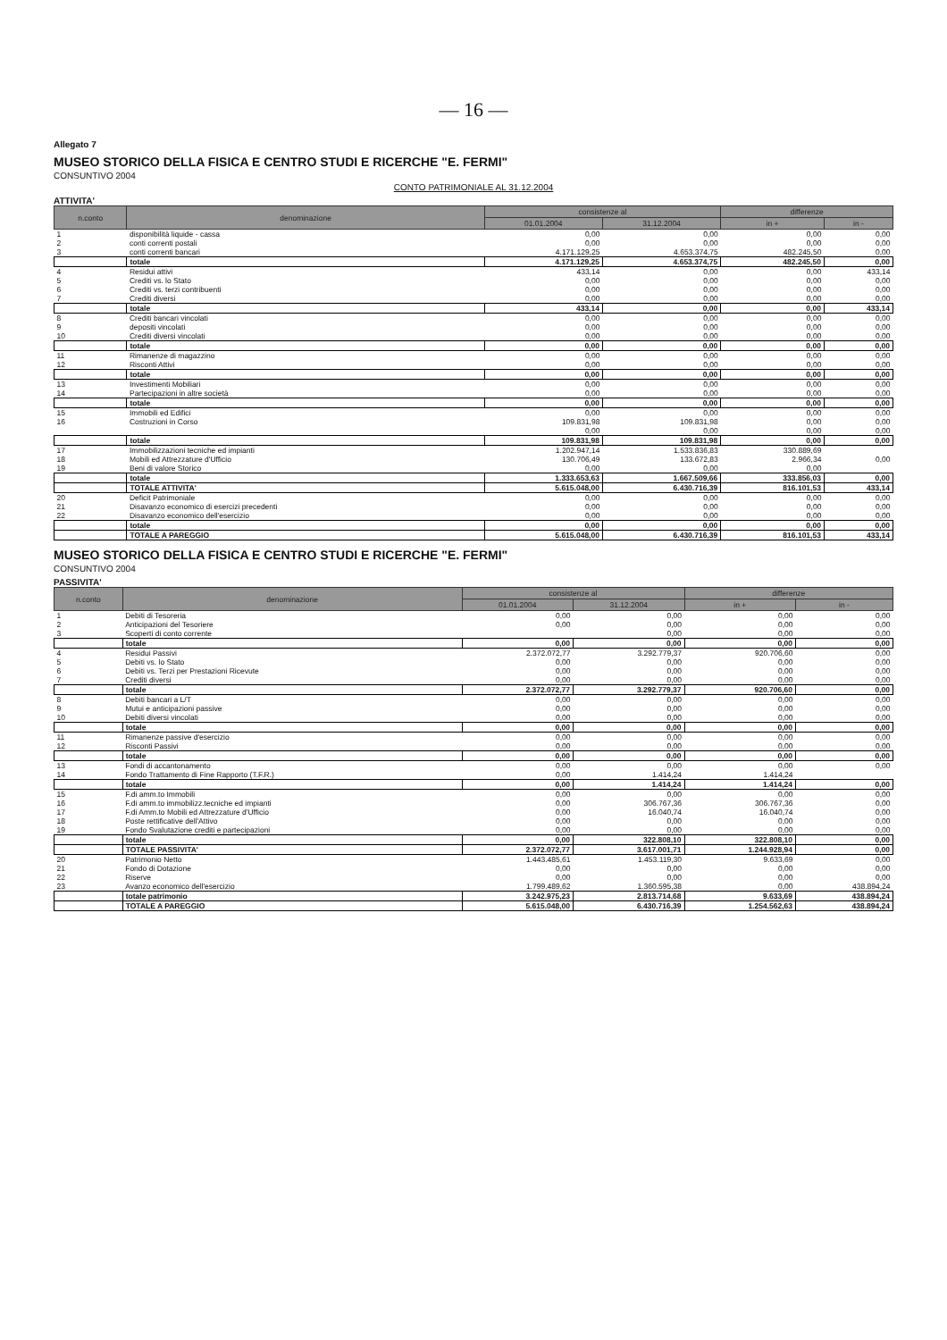— 16 —
Allegato 7
MUSEO STORICO DELLA FISICA E CENTRO STUDI E RICERCHE "E. FERMI"
CONSUNTIVO 2004
CONTO PATRIMONIALE AL 31.12.2004
ATTIVITA'
| n.conto | denominazione | consistenze al | | differenze | |
| --- | --- | --- | --- | --- | --- |
| | | 01.01.2004 | 31.12.2004 | in + | in - |
| 1 | disponibilità liquide - cassa | 0,00 | 0,00 | 0,00 | 0,00 |
| 2 | conti correnti postali | 0,00 | 0,00 | 0,00 | 0,00 |
| 3 | conti correnti bancari | 4.171.129,25 | 4.653.374,75 | 482.245,50 | 0,00 |
| | totale | 4.171.129,25 | 4.653.374,75 | 482.245,50 | 0,00 |
| 4 | Residui attivi | 433,14 | 0,00 | 0,00 | 433,14 |
| 5 | Crediti vs. lo Stato | 0,00 | 0,00 | 0,00 | 0,00 |
| 6 | Crediti vs. terzi contribuenti | 0,00 | 0,00 | 0,00 | 0,00 |
| 7 | Crediti diversi | 0,00 | 0,00 | 0,00 | 0,00 |
| | totale | 433,14 | 0,00 | 0,00 | 433,14 |
| 8 | Crediti bancari vincolati | 0,00 | 0,00 | 0,00 | 0,00 |
| 9 | depositi vincolati | 0,00 | 0,00 | 0,00 | 0,00 |
| 10 | Crediti diversi vincolati | 0,00 | 0,00 | 0,00 | 0,00 |
| | totale | 0,00 | 0,00 | 0,00 | 0,00 |
| 11 | Rimanenze di magazzino | 0,00 | 0,00 | 0,00 | 0,00 |
| 12 | Risconti Attivi | 0,00 | 0,00 | 0,00 | 0,00 |
| | totale | 0,00 | 0,00 | 0,00 | 0,00 |
| 13 | Investimenti Mobiliari | 0,00 | 0,00 | 0,00 | 0,00 |
| 14 | Partecipazioni in altre società | 0,00 | 0,00 | 0,00 | 0,00 |
| | totale | 0,00 | 0,00 | 0,00 | 0,00 |
| 15 | Immobili ed Edifici | 0,00 | 0,00 | 0,00 | 0,00 |
| 16 | Costruzioni in Corso | 109.831,98 | 109.831,98 | 0,00 | 0,00 |
| | | 0,00 | 0,00 | 0,00 | 0,00 |
| | totale | 109.831,98 | 109.831,98 | 0,00 | 0,00 |
| 17 | Immobilizzazioni tecniche ed impianti | 1.202.947,14 | 1.533.836,83 | 330.889,69 | |
| 18 | Mobili ed Attrezzature d'Ufficio | 130.706,49 | 133.672,83 | 2.966,34 | 0,00 |
| 19 | Beni di valore Storico | 0,00 | 0,00 | 0,00 | |
| | totale | 1.333.653,63 | 1.667.509,66 | 333.856,03 | 0,00 |
| | TOTALE ATTIVITA' | 5.615.048,00 | 6.430.716,39 | 816.101,53 | 433,14 |
| 20 | Deficit Patrimoniale | 0,00 | 0,00 | 0,00 | 0,00 |
| 21 | Disavanzo economico di esercizi precedenti | 0,00 | 0,00 | 0,00 | 0,00 |
| 22 | Disavanzo economico dell'esercizio | 0,00 | 0,00 | 0,00 | 0,00 |
| | totale | 0,00 | 0,00 | 0,00 | 0,00 |
| | TOTALE A PAREGGIO | 5.615.048,00 | 6.430.716,39 | 816.101,53 | 433,14 |
MUSEO STORICO DELLA FISICA E CENTRO STUDI E RICERCHE "E. FERMI"
CONSUNTIVO 2004
PASSIVITA'
| n.conto | denominazione | consistenze al | | differenze | |
| --- | --- | --- | --- | --- | --- |
| | | 01.01.2004 | 31.12.2004 | in + | in - |
| 1 | Debiti di Tesoreria | 0,00 | 0,00 | 0,00 | 0,00 |
| 2 | Anticipazioni del Tesoriere | 0,00 | 0,00 | 0,00 | 0,00 |
| 3 | Scoperti di conto corrente | | 0,00 | 0,00 | 0,00 |
| | totale | 0,00 | 0,00 | 0,00 | 0,00 |
| 4 | Residui Passivi | 2.372.072,77 | 3.292.779,37 | 920.706,60 | 0,00 |
| 5 | Debiti vs. lo Stato | 0,00 | 0,00 | 0,00 | 0,00 |
| 6 | Debiti vs. Terzi per Prestazioni Ricevute | 0,00 | 0,00 | 0,00 | 0,00 |
| 7 | Crediti diversi | 0,00 | 0,00 | 0,00 | 0,00 |
| | totale | 2.372.072,77 | 3.292.779,37 | 920.706,60 | 0,00 |
| 8 | Debiti bancari a L/T | 0,00 | 0,00 | 0,00 | 0,00 |
| 9 | Mutui e anticipazioni passive | 0,00 | 0,00 | 0,00 | 0,00 |
| 10 | Debiti diversi vincolati | 0,00 | 0,00 | 0,00 | 0,00 |
| | totale | 0,00 | 0,00 | 0,00 | 0,00 |
| 11 | Rimanenze passive d'esercizio | 0,00 | 0,00 | 0,00 | 0,00 |
| 12 | Risconti Passivi | 0,00 | 0,00 | 0,00 | 0,00 |
| | totale | 0,00 | 0,00 | 0,00 | 0,00 |
| 13 | Fondi di accantonamento | 0,00 | 0,00 | 0,00 | 0,00 |
| 14 | Fondo Trattamento di Fine Rapporto (T.F.R.) | 0,00 | 1.414,24 | 1.414,24 | |
| | totale | 0,00 | 1.414,24 | 1.414,24 | 0,00 |
| 15 | F.di amm.to Immobili | 0,00 | 0,00 | 0,00 | 0,00 |
| 16 | F.di amm.to immobilizz.tecniche ed impianti | 0,00 | 306.767,36 | 306.767,36 | 0,00 |
| 17 | F.di Amm.to Mobili ed Attrezzature d'Ufficio | 0,00 | 16.040,74 | 16.040,74 | 0,00 |
| 18 | Poste rettificative dell'Attivo | 0,00 | 0,00 | 0,00 | 0,00 |
| 19 | Fondo Svalutazione crediti e partecipazioni | 0,00 | 0,00 | 0,00 | 0,00 |
| | totale | 0,00 | 322.808,10 | 322.808,10 | 0,00 |
| | TOTALE PASSIVITA' | 2.372.072,77 | 3.617.001,71 | 1.244.928,94 | 0,00 |
| 20 | Patrimonio Netto | 1.443.485,61 | 1.453.119,30 | 9.633,69 | 0,00 |
| 21 | Fondo di Dotazione | 0,00 | 0,00 | 0,00 | 0,00 |
| 22 | Riserve | 0,00 | 0,00 | 0,00 | 0,00 |
| 23 | Avanzo economico dell'esercizio | 1.799.489,62 | 1.360.595,38 | 0,00 | 438.894,24 |
| | totale patrimonio | 3.242.975,23 | 2.813.714,68 | 9.633,69 | 438.894,24 |
| | TOTALE A PAREGGIO | 5.615.048,00 | 6.430.716,39 | 1.254.562,63 | 438.894,24 |